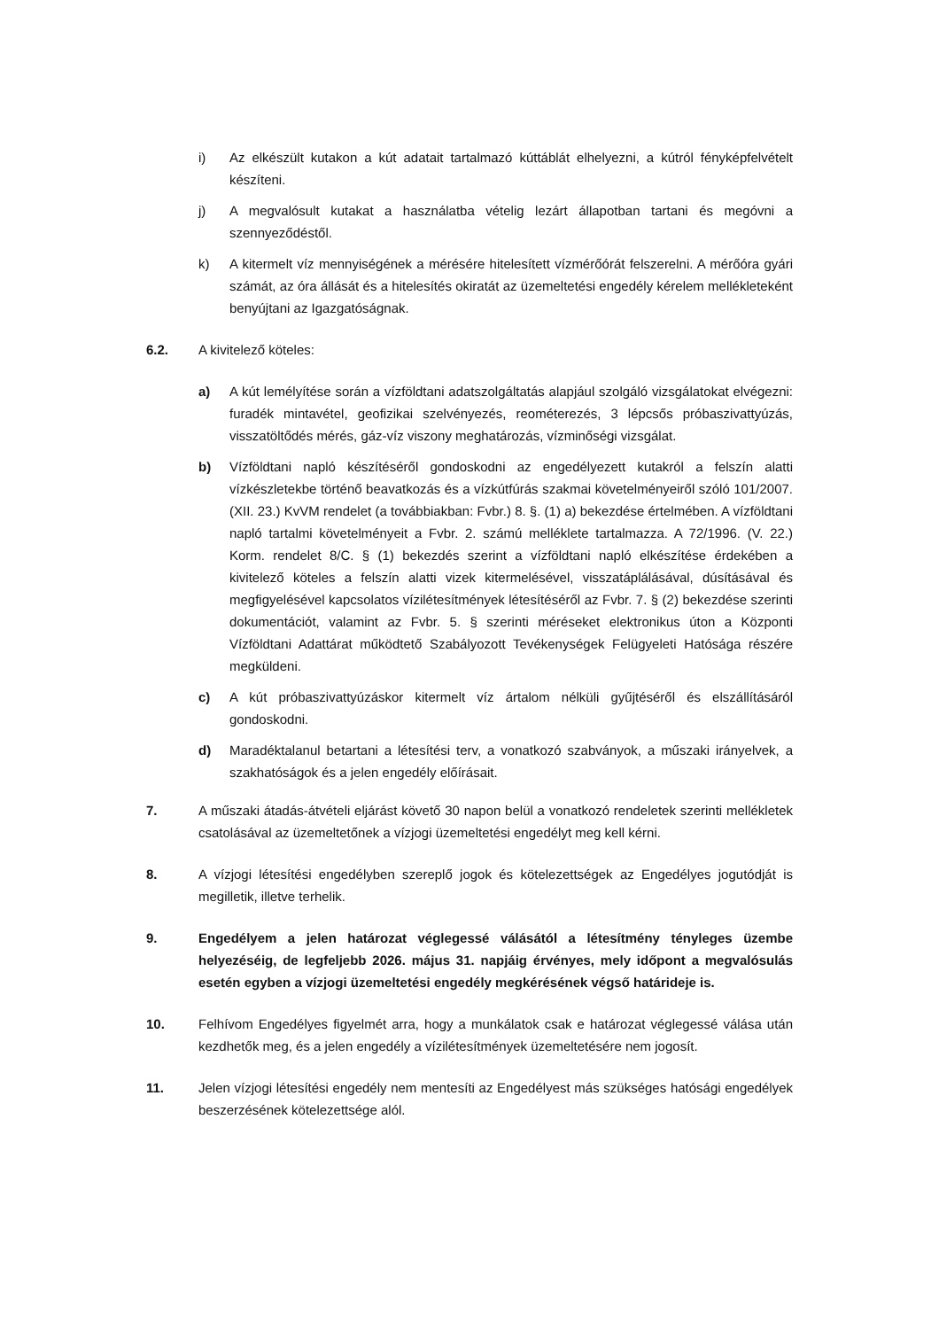i) Az elkészült kutakon a kút adatait tartalmazó kúttáblát elhelyezni, a kútról fényképfelvételt készíteni.
j) A megvalósult kutakat a használatba vételig lezárt állapotban tartani és megóvni a szennyeződéstől.
k) A kitermelt víz mennyiségének a mérésére hitelesített vízmérőórát felszerelni. A mérőóra gyári számát, az óra állását és a hitelesítés okiratát az üzemeltetési engedély kérelem mellékleteként benyújtani az Igazgatóságnak.
6.2. A kivitelező köteles:
a) A kút lemélyítése során a vízföldtani adatszolgáltatás alapjául szolgáló vizsgálatokat elvégezni: furadék mintavétel, geofizikai szelvényezés, reométerezés, 3 lépcsős próbaszivattyúzás, visszatöltődés mérés, gáz-víz viszony meghatározás, vízminőségi vizsgálat.
b) Vízföldtani napló készítéséről gondoskodni az engedélyezett kutakról a felszín alatti vízkészletekbe történő beavatkozás és a vízkútfúrás szakmai követelményeiről szóló 101/2007. (XII. 23.) KvVM rendelet (a továbbiakban: Fvbr.) 8. §. (1) a) bekezdése értelmében. A vízföldtani napló tartalmi követelményeit a Fvbr. 2. számú melléklete tartalmazza. A 72/1996. (V. 22.) Korm. rendelet 8/C. § (1) bekezdés szerint a vízföldtani napló elkészítése érdekében a kivitelező köteles a felszín alatti vizek kitermelésével, visszatáplálásával, dúsításával és megfigyelésével kapcsolatos vízilétesítmények létesítéséről az Fvbr. 7. § (2) bekezdése szerinti dokumentációt, valamint az Fvbr. 5. § szerinti méréseket elektronikus úton a Központi Vízföldtani Adattárat működtető Szabályozott Tevékenységek Felügyeleti Hatósága részére megküldeni.
c) A kút próbaszivattyúzáskor kitermelt víz ártalom nélküli gyűjtéséről és elszállításáról gondoskodni.
d) Maradéktalanul betartani a létesítési terv, a vonatkozó szabványok, a műszaki irányelvek, a szakhatóságok és a jelen engedély előírásait.
7. A műszaki átadás-átvételi eljárást követő 30 napon belül a vonatkozó rendeletek szerinti mellékletek csatolásával az üzemeltetőnek a vízjogi üzemeltetési engedélyt meg kell kérni.
8. A vízjogi létesítési engedélyben szereplő jogok és kötelezettségek az Engedélyes jogutódját is megilletik, illetve terhelik.
9. Engedélyem a jelen határozat véglegessé válásától a létesítmény tényleges üzembe helyezéséig, de legfeljebb 2026. május 31. napjáig érvényes, mely időpont a megvalósulás esetén egyben a vízjogi üzemeltetési engedély megkérésének végső határideje is.
10. Felhívom Engedélyes figyelmét arra, hogy a munkálatok csak e határozat véglegessé válása után kezdhetők meg, és a jelen engedély a vízilétesítmények üzemeltetésére nem jogosít.
11. Jelen vízjogi létesítési engedély nem mentesíti az Engedélyest más szükséges hatósági engedélyek beszerzésének kötelezettsége alól.